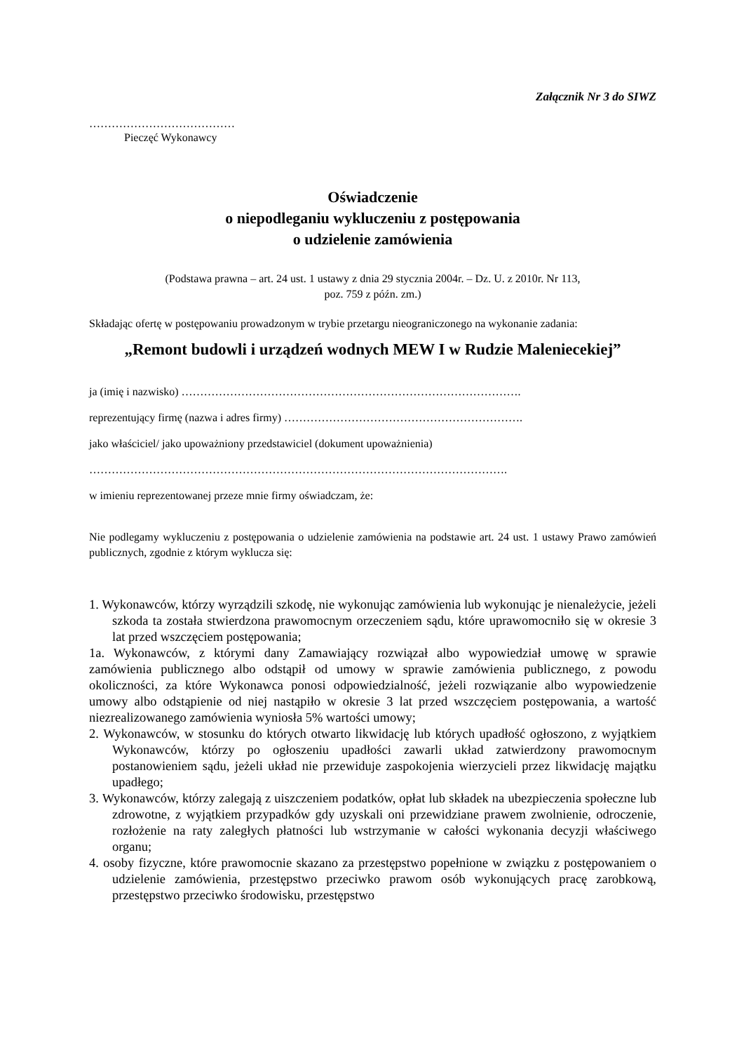Załącznik Nr 3 do SIWZ
…………………………………
Pieczęć Wykonawcy
Oświadczenie
o niepodleganiu wykluczeniu z postępowania
o udzielenie zamówienia
(Podstawa prawna – art. 24 ust. 1 ustawy z dnia 29 stycznia 2004r. – Dz. U. z 2010r. Nr 113,
poz. 759 z późn. zm.)
Składając ofertę w postępowaniu prowadzonym w trybie przetargu nieograniczonego na wykonanie zadania:
„Remont budowli i urządzeń wodnych MEW I w Rudzie Maleniecekiej”
ja (imię i nazwisko) ……………………………………………………………………………….
reprezentujący firmę (nazwa i adres firmy) ……………………………………………………….
jako właściciel/ jako upoważniony przedstawiciel (dokument upoważnienia)
………………………………………………………………………………………………….
w imieniu reprezentowanej przeze mnie firmy oświadczam, że:
Nie podlegamy wykluczeniu z postępowania o udzielenie zamówienia na podstawie art. 24 ust. 1 ustawy Prawo zamówień publicznych, zgodnie z którym wyklucza się:
1. Wykonawców, którzy wyrządzili szkodę, nie wykonując zamówienia lub wykonując je nienależycie, jeżeli szkoda ta została stwierdzona prawomocnym orzeczeniem sądu, które uprawomocniło się w okresie 3 lat przed wszczęciem postępowania;
1a. Wykonawców, z którymi dany Zamawiający rozwiązał albo wypowiedział umowę w sprawie zamówienia publicznego albo odstąpił od umowy w sprawie zamówienia publicznego, z powodu okoliczności, za które Wykonawca ponosi odpowiedzialność, jeżeli rozwiązanie albo wypowiedzenie umowy albo odstąpienie od niej nastąpiło w okresie 3 lat przed wszczęciem postępowania, a wartość niezrealizowanego zamówienia wyniosła 5% wartości umowy;
2. Wykonawców, w stosunku do których otwarto likwidację lub których upadłość ogłoszono, z wyjątkiem Wykonawców, którzy po ogłoszeniu upadłości zawarli układ zatwierdzony prawomocnym postanowieniem sądu, jeżeli układ nie przewiduje zaspokojenia wierzycieli przez likwidację majątku upadłego;
3. Wykonawców, którzy zalegają z uiszczeniem podatków, opłat lub składek na ubezpieczenia społeczne lub zdrowotne, z wyjątkiem przypadków gdy uzyskali oni przewidziane prawem zwolnienie, odroczenie, rozłożenie na raty zaległych płatności lub wstrzymanie w całości wykonania decyzji właściwego organu;
4. osoby fizyczne, które prawomocnie skazano za przestępstwo popełnione w związku z postępowaniem o udzielenie zamówienia, przestępstwo przeciwko prawom osób wykonujących pracę zarobkową, przestępstwo przeciwko środowisku, przestępstwo